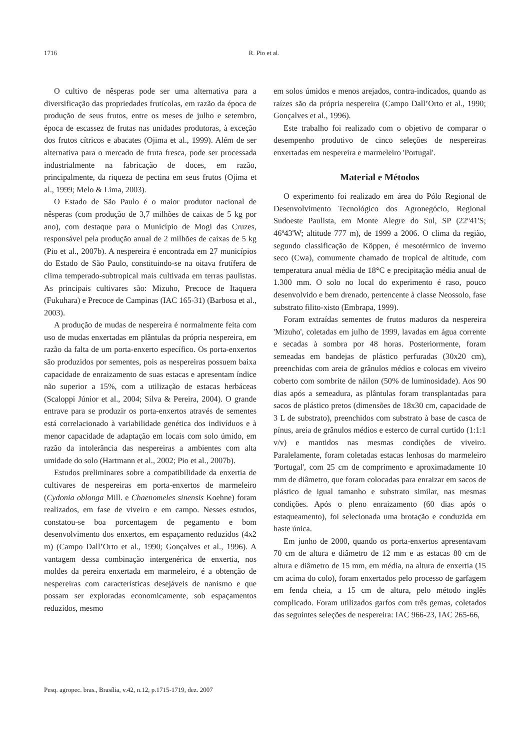1716 R. Pio et al.
O cultivo de nêsperas pode ser uma alternativa para a diversificação das propriedades frutícolas, em razão da época de produção de seus frutos, entre os meses de julho e setembro, época de escassez de frutas nas unidades produtoras, à exceção dos frutos cítricos e abacates (Ojima et al., 1999). Além de ser alternativa para o mercado de fruta fresca, pode ser processada industrialmente na fabricação de doces, em razão, principalmente, da riqueza de pectina em seus frutos (Ojima et al., 1999; Melo & Lima, 2003).
O Estado de São Paulo é o maior produtor nacional de nêsperas (com produção de 3,7 milhões de caixas de 5 kg por ano), com destaque para o Município de Mogi das Cruzes, responsável pela produção anual de 2 milhões de caixas de 5 kg (Pio et al., 2007b). A nespereira é encontrada em 27 municípios do Estado de São Paulo, constituindo-se na oitava frutífera de clima temperado-subtropical mais cultivada em terras paulistas. As principais cultivares são: Mizuho, Precoce de Itaquera (Fukuhara) e Precoce de Campinas (IAC 165-31) (Barbosa et al., 2003).
A produção de mudas de nespereira é normalmente feita com uso de mudas enxertadas em plântulas da própria nespereira, em razão da falta de um porta-enxerto específico. Os porta-enxertos são produzidos por sementes, pois as nespereiras possuem baixa capacidade de enraizamento de suas estacas e apresentam índice não superior a 15%, com a utilização de estacas herbáceas (Scaloppi Júnior et al., 2004; Silva & Pereira, 2004). O grande entrave para se produzir os porta-enxertos através de sementes está correlacionado à variabilidade genética dos indivíduos e à menor capacidade de adaptação em locais com solo úmido, em razão da intolerância das nespereiras a ambientes com alta umidade do solo (Hartmann et al., 2002; Pio et al., 2007b).
Estudos preliminares sobre a compatibilidade da enxertia de cultivares de nespereiras em porta-enxertos de marmeleiro (Cydonia oblonga Mill. e Chaenomeles sinensis Koehne) foram realizados, em fase de viveiro e em campo. Nesses estudos, constatou-se boa porcentagem de pegamento e bom desenvolvimento dos enxertos, em espaçamento reduzidos (4x2 m) (Campo Dall’Orto et al., 1990; Gonçalves et al., 1996). A vantagem dessa combinação intergenérica de enxertia, nos moldes da pereira enxertada em marmeleiro, é a obtenção de nespereiras com características desejáveis de nanismo e que possam ser exploradas economicamente, sob espaçamentos reduzidos, mesmo
em solos úmidos e menos arejados, contra-indicados, quando as raízes são da própria nespereira (Campo Dall’Orto et al., 1990; Gonçalves et al., 1996).
Este trabalho foi realizado com o objetivo de comparar o desempenho produtivo de cinco seleções de nespereiras enxertadas em nespereira e marmeleiro 'Portugal'.
Material e Métodos
O experimento foi realizado em área do Pólo Regional de Desenvolvimento Tecnológico dos Agronegócio, Regional Sudoeste Paulista, em Monte Alegre do Sul, SP (22º41'S; 46º43'W; altitude 777 m), de 1999 a 2006. O clima da região, segundo classificação de Köppen, é mesotérmico de inverno seco (Cwa), comumente chamado de tropical de altitude, com temperatura anual média de 18°C e precipitação média anual de 1.300 mm. O solo no local do experimento é raso, pouco desenvolvido e bem drenado, pertencente à classe Neossolo, fase substrato filito-xisto (Embrapa, 1999).
Foram extraídas sementes de frutos maduros da nespereira 'Mizuho', coletadas em julho de 1999, lavadas em água corrente e secadas à sombra por 48 horas. Posteriormente, foram semeadas em bandejas de plástico perfuradas (30x20 cm), preenchidas com areia de grânulos médios e colocas em viveiro coberto com sombrite de náilon (50% de luminosidade). Aos 90 dias após a semeadura, as plântulas foram transplantadas para sacos de plástico pretos (dimensões de 18x30 cm, capacidade de 3 L de substrato), preenchidos com substrato à base de casca de pínus, areia de grânulos médios e esterco de curral curtido (1:1:1 v/v) e mantidos nas mesmas condições de viveiro. Paralelamente, foram coletadas estacas lenhosas do marmeleiro 'Portugal', com 25 cm de comprimento e aproximadamente 10 mm de diâmetro, que foram colocadas para enraizar em sacos de plástico de igual tamanho e substrato similar, nas mesmas condições. Após o pleno enraizamento (60 dias após o estaqueamento), foi selecionada uma brotação e conduzida em haste única.
Em junho de 2000, quando os porta-enxertos apresentavam 70 cm de altura e diâmetro de 12 mm e as estacas 80 cm de altura e diâmetro de 15 mm, em média, na altura de enxertia (15 cm acima do colo), foram enxertados pelo processo de garfagem em fenda cheia, a 15 cm de altura, pelo método inglês complicado. Foram utilizados garfos com três gemas, coletados das seguintes seleções de nespereira: IAC 966-23, IAC 265-66,
Pesq. agropec. bras., Brasília, v.42, n.12, p.1715-1719, dez. 2007